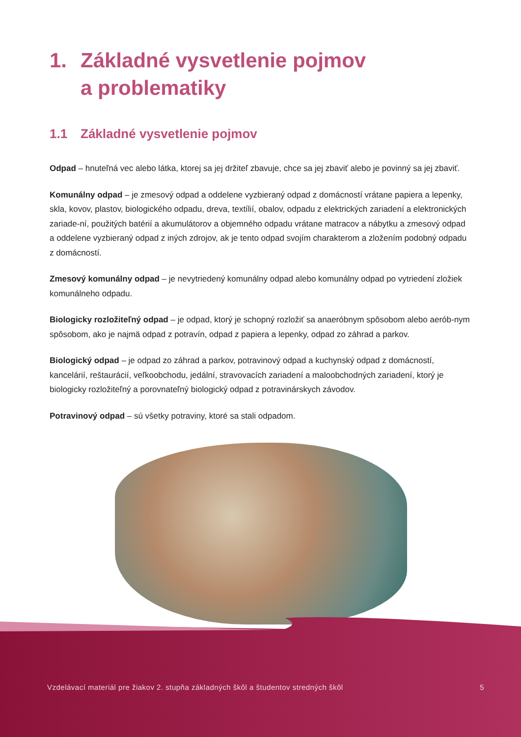1. Základné vysvetlenie pojmov
a problematiky
1.1 Základné vysvetlenie pojmov
Odpad – hnuteľná vec alebo látka, ktorej sa jej držiteľ zbavuje, chce sa jej zbaviť alebo je povinný sa jej zbaviť.
Komunálny odpad – je zmesový odpad a oddelene vyzbieraný odpad z domácností vrátane papiera a lepenky, skla, kovov, plastov, biologického odpadu, dreva, textílií, obalov, odpadu z elektrických zariadení a elektronických zariade-ní, použitých batérií a akumulátorov a objemného odpadu vrátane matracov a nábytku a zmesový odpad a oddelene vyzbieraný odpad z iných zdrojov, ak je tento odpad svojím charakterom a zložením podobný odpadu z domácností.
Zmesový komunálny odpad – je nevytriedený komunálny odpad alebo komunálny odpad po vytriedení zložiek komunálneho odpadu.
Biologicky rozložiteľný odpad – je odpad, ktorý je schopný rozložiť sa anaeróbnym spôsobom alebo aerób-nym spôsobom, ako je najmä odpad z potravín, odpad z papiera a lepenky, odpad zo záhrad a parkov.
Biologický odpad – je odpad zo záhrad a parkov, potravinový odpad a kuchynský odpad z domácností, kancelárií, reštaurácií, veľkoobchodu, jedální, stravovacích zariadení a maloobchodných zariadení, ktorý je biologicky rozložiteľný a porovnateľný biologický odpad z potravinárskych závodov.
Potravinový odpad – sú všetky potraviny, ktoré sa stali odpadom.
Vzdelávací materiál pre žiakov 2. stupňa základných škôl a študentov stredných škôl 5